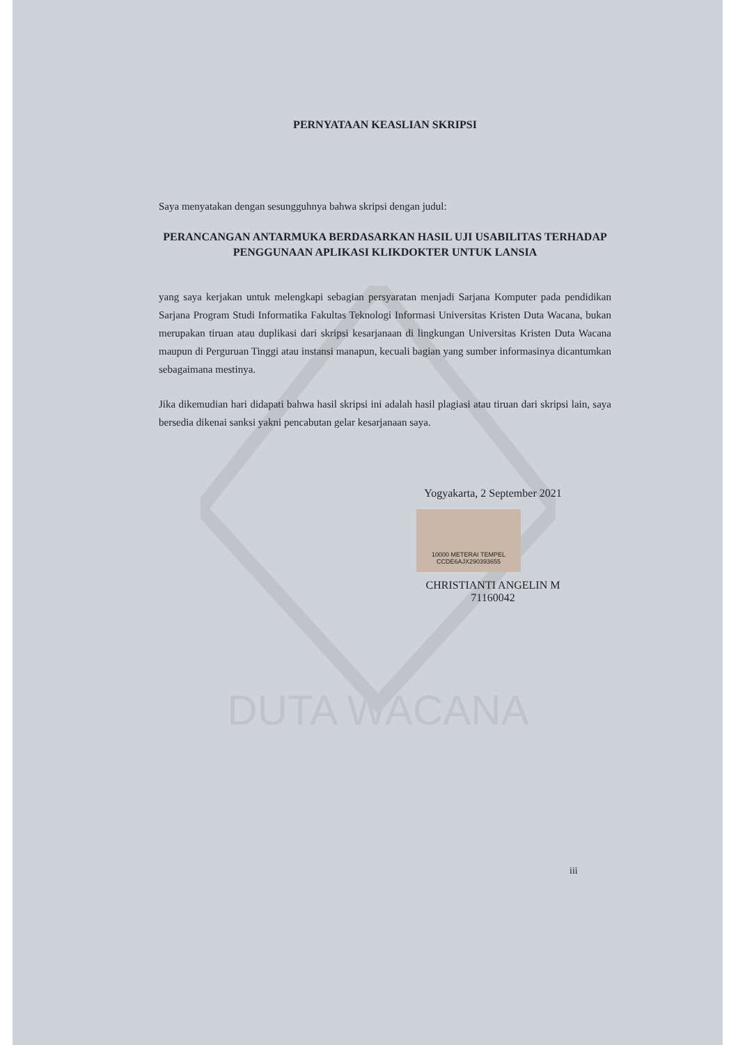DUTA WACANA
PERNYATAAN KEASLIAN SKRIPSI
Saya menyatakan dengan sesungguhnya bahwa skripsi dengan judul:
PERANCANGAN ANTARMUKA BERDASARKAN HASIL UJI USABILITAS TERHADAP PENGGUNAAN APLIKASI KLIKDOKTER UNTUK LANSIA
yang saya kerjakan untuk melengkapi sebagian persyaratan menjadi Sarjana Komputer pada pendidikan Sarjana Program Studi Informatika Fakultas Teknologi Informasi Universitas Kristen Duta Wacana, bukan merupakan tiruan atau duplikasi dari skripsi kesarjanaan di lingkungan Universitas Kristen Duta Wacana maupun di Perguruan Tinggi atau instansi manapun, kecuali bagian yang sumber informasinya dicantumkan sebagaimana mestinya.
Jika dikemudian hari didapati bahwa hasil skripsi ini adalah hasil plagiasi atau tiruan dari skripsi lain, saya bersedia dikenai sanksi yakni pencabutan gelar kesarjanaan saya.
Yogyakarta, 2 September 2021
10000 METERAI TEMPEL
CCDE6AJX290393655
CHRISTIANTI ANGELIN M
71160042
iii